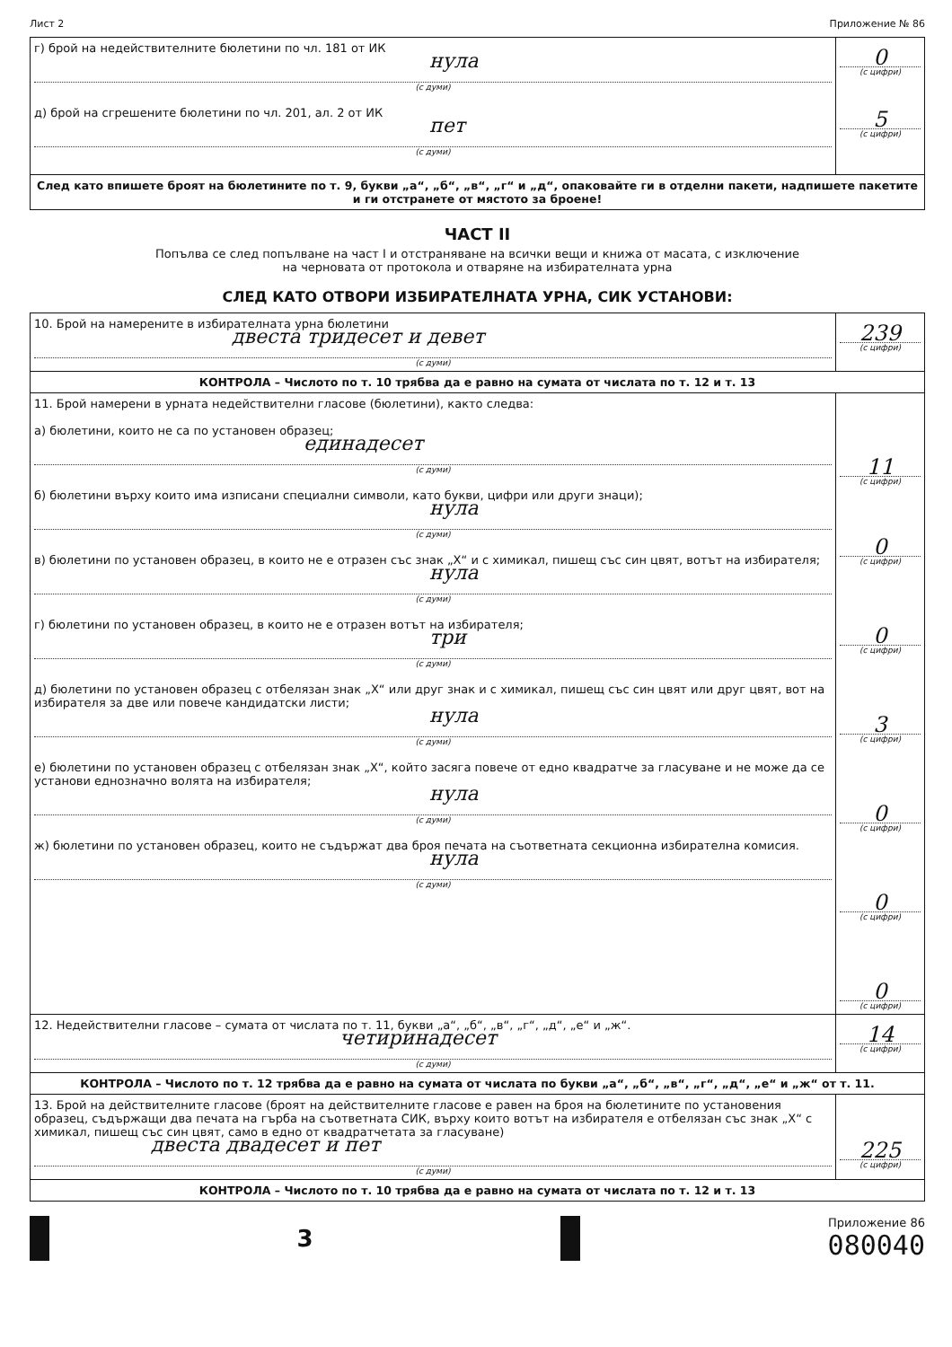Лист 2 Приложение № 86
| г) брой на недействителните бюлетини по чл. 181 от ИК нула (с думи) д) брой на сгрешените бюлетини по чл. 201, ал. 2 от ИК пет (с думи) | 0 (с цифри) 5 (с цифри) |
| След като впишете броят на бюлетините по т. 9, букви „а“, „б“, „в“, „г“ и „д“, опаковайте ги в отделни пакети, надпишете пакетите и ги отстранете от мястото за броене! | |
ЧАСТ II
Попълва се след попълване на част I и отстраняване на всички вещи и книжа от масата, с изключение
на черновата от протокола и отваряне на избирателната урна
СЛЕД КАТО ОТВОРИ ИЗБИРАТЕЛНАТА УРНА, СИК УСТАНОВИ:
| 10. Брой на намерените в избирателната урна бюлетини двеста тридесет и девет (с думи) | 239 (с цифри) |
| КОНТРОЛА – Числото по т. 10 трябва да е равно на сумата от числата по т. 12 и т. 13 | |
| 11. Брой намерени в урната недействителни гласове (бюлетини), както следва: а) бюлетини, които не са по установен образец; единадесет (с думи) б) бюлетини върху които има изписани специални символи, като букви, цифри или други знаци); нула (с думи) в) бюлетини по установен образец, в които не е отразен със знак „Х“ и с химикал, пишещ със син цвят, вотът на избирателя; нула (с думи) г) бюлетини по установен образец, в които не е отразен вотът на избирателя; три (с думи) д) бюлетини по установен образец с отбелязан знак „Х“ или друг знак и с химикал, пишещ със син цвят или друг цвят, вот на избирателя за две или повече кандидатски листи; нула (с думи) е) бюлетини по установен образец с отбелязан знак „Х“, който засяга повече от едно квадратче за гласуване и не може да се установи еднозначно волята на избирателя; нула (с думи) ж) бюлетини по установен образец, които не съдържат два броя печата на съответната секционна избирателна комисия. нула (с думи) | 11 (с цифри) 0 (с цифри) 0 (с цифри) 3 (с цифри) 0 (с цифри) 0 (с цифри) 0 (с цифри) |
| 12. Недействителни гласове – сумата от числата по т. 11, букви „а“, „б“, „в“, „г“, „д“, „е“ и „ж“. четиринадесет (с думи) | 14 (с цифри) |
| КОНТРОЛА – Числото по т. 12 трябва да е равно на сумата от числата по букви „а“, „б“, „в“, „г“, „д“, „е“ и „ж“ от т. 11. | |
| 13. Брой на действителните гласове (броят на действителните гласове е равен на броя на бюлетините по установения образец, съдържащи два печата на гърба на съответната СИК, върху които вотът на избирателя е отбелязан със знак „Х“ с химикал, пишещ със син цвят, само в едно от квадратчетата за гласуване) двеста двадесет и пет (с думи) | 225 (с цифри) |
| КОНТРОЛА – Числото по т. 10 трябва да е равно на сумата от числата по т. 12 и т. 13 | |
3
Приложение 86
080040